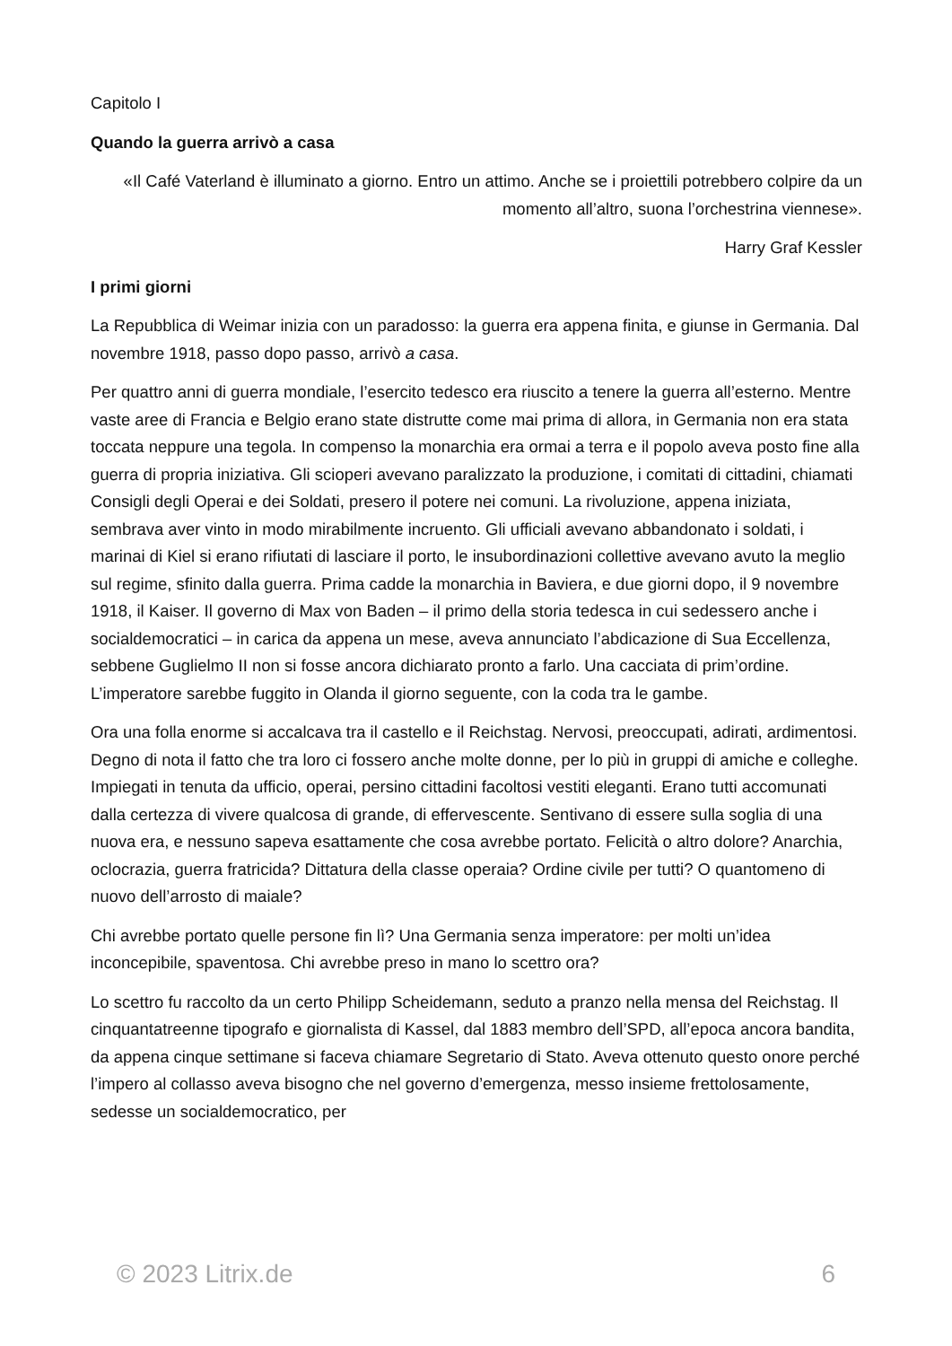Capitolo I
Quando la guerra arrivò a casa
«Il Café Vaterland è illuminato a giorno. Entro un attimo. Anche se i proiettili potrebbero colpire da un momento all’altro, suona l’orchestrina viennese».
Harry Graf Kessler
I primi giorni
La Repubblica di Weimar inizia con un paradosso: la guerra era appena finita, e giunse in Germania. Dal novembre 1918, passo dopo passo, arrivò a casa.
Per quattro anni di guerra mondiale, l’esercito tedesco era riuscito a tenere la guerra all’esterno. Mentre vaste aree di Francia e Belgio erano state distrutte come mai prima di allora, in Germania non era stata toccata neppure una tegola. In compenso la monarchia era ormai a terra e il popolo aveva posto fine alla guerra di propria iniziativa. Gli scioperi avevano paralizzato la produzione, i comitati di cittadini, chiamati Consigli degli Operai e dei Soldati, presero il potere nei comuni. La rivoluzione, appena iniziata, sembrava aver vinto in modo mirabilmente incruento. Gli ufficiali avevano abbandonato i soldati, i marinai di Kiel si erano rifiutati di lasciare il porto, le insubordinazioni collettive avevano avuto la meglio sul regime, sfinito dalla guerra. Prima cadde la monarchia in Baviera, e due giorni dopo, il 9 novembre 1918, il Kaiser. Il governo di Max von Baden – il primo della storia tedesca in cui sedessero anche i socialdemocratici – in carica da appena un mese, aveva annunciato l’abdicazione di Sua Eccellenza, sebbene Guglielmo II non si fosse ancora dichiarato pronto a farlo. Una cacciata di prim’ordine. L’imperatore sarebbe fuggito in Olanda il giorno seguente, con la coda tra le gambe.
Ora una folla enorme si accalcava tra il castello e il Reichstag. Nervosi, preoccupati, adirati, ardimentosi. Degno di nota il fatto che tra loro ci fossero anche molte donne, per lo più in gruppi di amiche e colleghe. Impiegati in tenuta da ufficio, operai, persino cittadini facoltosi vestiti eleganti. Erano tutti accomunati dalla certezza di vivere qualcosa di grande, di effervescente. Sentivano di essere sulla soglia di una nuova era, e nessuno sapeva esattamente che cosa avrebbe portato. Felicità o altro dolore? Anarchia, oclocrazia, guerra fratricida? Dittatura della classe operaia? Ordine civile per tutti? O quantomeno di nuovo dell’arrosto di maiale?
Chi avrebbe portato quelle persone fin lì? Una Germania senza imperatore: per molti un’idea inconcepibile, spaventosa. Chi avrebbe preso in mano lo scettro ora?
Lo scettro fu raccolto da un certo Philipp Scheidemann, seduto a pranzo nella mensa del Reichstag. Il cinquantatreenne tipografo e giornalista di Kassel, dal 1883 membro dell’SPD, all’epoca ancora bandita, da appena cinque settimane si faceva chiamare Segretario di Stato. Aveva ottenuto questo onore perché l’impero al collasso aveva bisogno che nel governo d’emergenza, messo insieme frettolosamente, sedesse un socialdemocratico, per
© 2023 Litrix.de 6